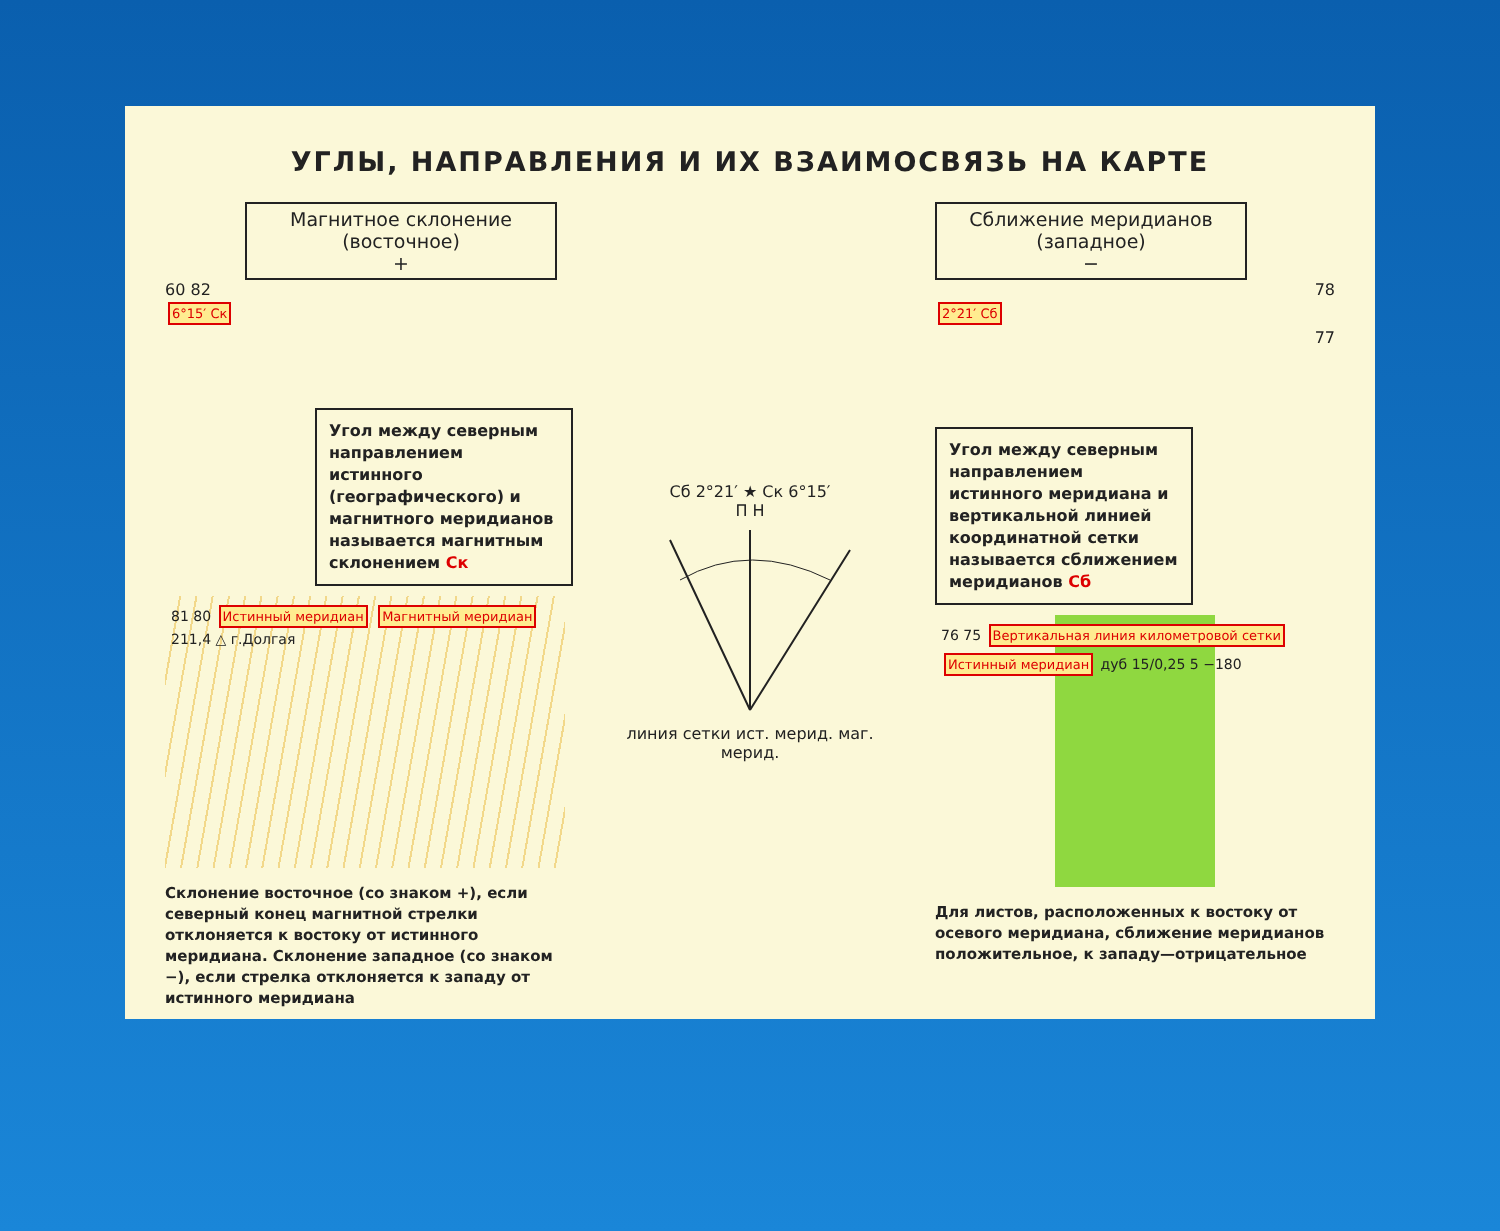УГЛЫ, НАПРАВЛЕНИЯ И ИХ ВЗАИМОСВЯЗЬ НА КАРТЕ
Магнитное склонение
(восточное)
+
60 82
6°15′ Ск
Угол между северным направлением истинного (географического) и магнитного меридианов называется магнитным склонением Ск
81 80 Истинный меридиан Магнитный меридиан 211,4 △ г.Долгая
Склонение восточное (со знаком +), если северный конец магнитной стрелки отклоняется к востоку от истинного меридиана. Склонение западное (со знаком −), если стрелка отклоняется к западу от истинного меридиана
Сб 2°21′ ★ Ск 6°15′
П Н
линия сетки ист. мерид. маг. мерид.
Сближение меридианов
(западное)
−
78
2°21′ Сб
77
Угол между северным направлением истинного меридиана и вертикальной линией координатной сетки называется сближением меридианов Сб
76 75 Вертикальная линия километровой сетки Истинный меридиан дуб 15/0,25 5 −180
Для листов, расположенных к востоку от осевого меридиана, сближение меридианов положительное, к западу—отрицательное